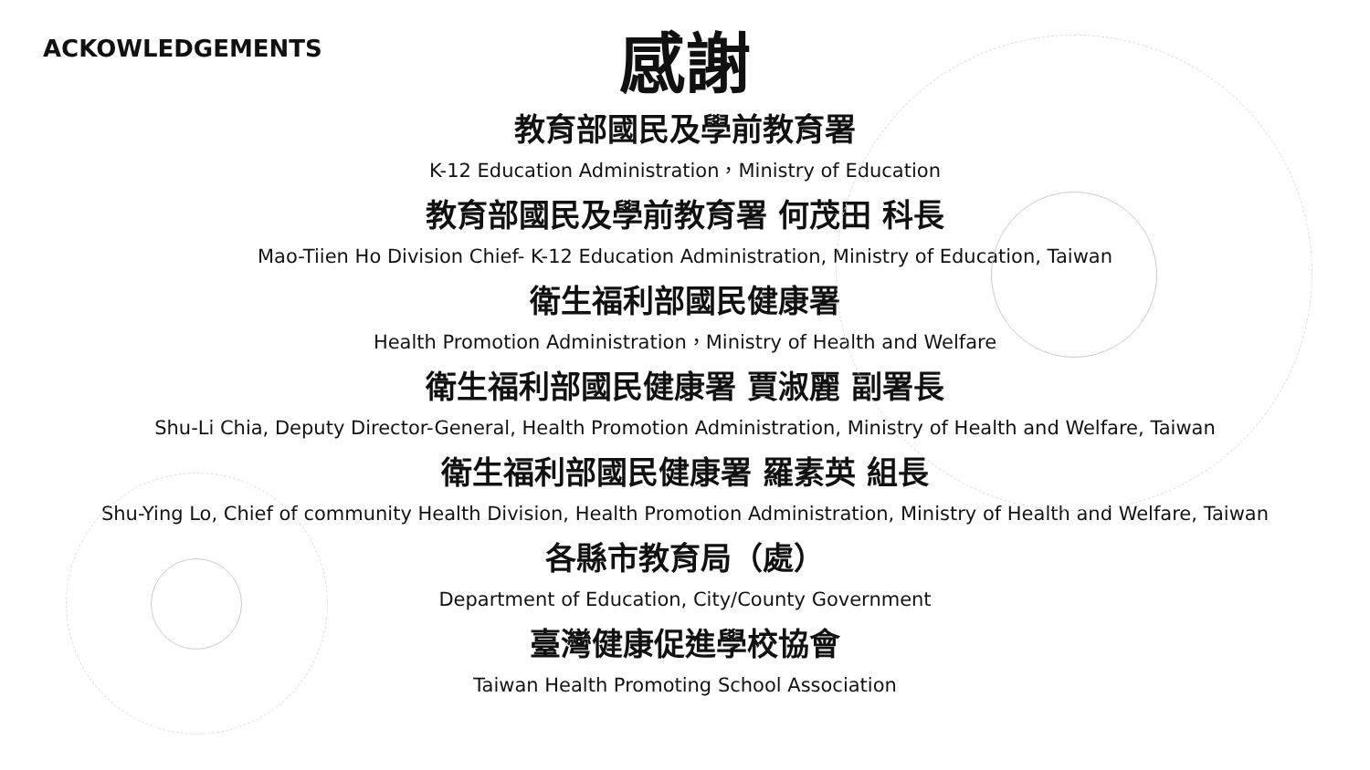ACKOWLEDGEMENTS
感謝
教育部國民及學前教育署
K-12 Education Administration，Ministry of Education
教育部國民及學前教育署 何茂田 科長
Mao-Tiien Ho Division Chief- K-12 Education Administration, Ministry of Education, Taiwan
衛生福利部國民健康署
Health Promotion Administration，Ministry of Health and Welfare
衛生福利部國民健康署 賈淑麗 副署長
Shu-Li Chia, Deputy Director-General, Health Promotion Administration, Ministry of Health and Welfare, Taiwan
衛生福利部國民健康署 羅素英 組長
Shu-Ying Lo, Chief of community Health Division, Health Promotion Administration, Ministry of Health and Welfare, Taiwan
各縣市教育局（處）
Department of Education, City/County Government
臺灣健康促進學校協會
Taiwan Health Promoting School Association